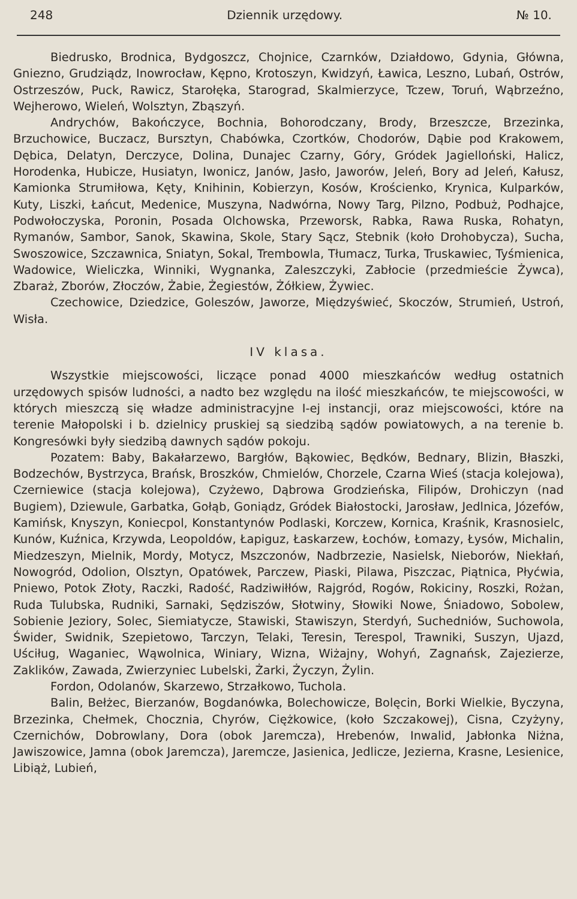248 Dziennik urzędowy. № 10.
Biedrusko, Brodnica, Bydgoszcz, Chojnice, Czarnków, Działdowo, Gdynia, Główna, Gniezno, Grudziądz, Inowrocław, Kępno, Krotoszyn, Kwidzyń, Ławica, Leszno, Lubań, Ostrów, Ostrzeszów, Puck, Rawicz, Starołęka, Starograd, Skalmierzyce, Tczew, Toruń, Wąbrzeźno, Wejherowo, Wieleń, Wolsztyn, Zbąszyń.
Andrychów, Bakończyce, Bochnia, Bohorodczany, Brody, Brzeszcze, Brzezinka, Brzuchowice, Buczacz, Bursztyn, Chabówka, Czortków, Chodorów, Dąbie pod Krakowem, Dębica, Delatyn, Derczyce, Dolina, Dunajec Czarny, Góry, Gródek Jagielloński, Halicz, Horodenka, Hubicze, Husiatyn, Iwonicz, Janów, Jasło, Jaworów, Jeleń, Bory ad Jeleń, Kałusz, Kamionka Strumiłowa, Kęty, Knihinin, Kobierzyn, Kosów, Krościenko, Krynica, Kulparków, Kuty, Liszki, Łańcut, Medenice, Muszyna, Nadwórna, Nowy Targ, Pilzno, Podbuż, Podhajce, Podwołoczyska, Poronin, Posada Olchowska, Przeworsk, Rabka, Rawa Ruska, Rohatyn, Rymanów, Sambor, Sanok, Skawina, Skole, Stary Sącz, Stebnik (koło Drohobycza), Sucha, Swoszowice, Szczawnica, Sniatyn, Sokal, Trembowla, Tłumacz, Turka, Truskawiec, Tyśmienica, Wadowice, Wieliczka, Winniki, Wygnanka, Zaleszczyki, Zabłocie (przedmieście Żywca), Zbaraż, Zborów, Złoczów, Żabie, Żegiestów, Żółkiew, Żywiec.
Czechowice, Dziedzice, Goleszów, Jaworze, Międzyświeć, Skoczów, Strumień, Ustroń, Wisła.
IV klasa.
Wszystkie miejscowości, liczące ponad 4000 mieszkańców według ostatnich urzędowych spisów ludności, a nadto bez względu na ilość mieszkańców, te miejscowości, w których mieszczą się władze administracyjne I-ej instancji, oraz miejscowości, które na terenie Małopolski i b. dzielnicy pruskiej są siedzibą sądów powiatowych, a na terenie b. Kongresówki były siedzibą dawnych sądów pokoju.
Pozatem: Baby, Bakałarzewo, Bargłów, Bąkowiec, Będków, Bednary, Blizin, Błaszki, Bodzechów, Bystrzyca, Brańsk, Broszków, Chmielów, Chorzele, Czarna Wieś (stacja kolejowa), Czerniewice (stacja kolejowa), Czyżewo, Dąbrowa Grodzieńska, Filipów, Drohiczyn (nad Bugiem), Dziewule, Garbatka, Gołąb, Goniądz, Gródek Białostocki, Jarosław, Jedlnica, Józefów, Kamińsk, Knyszyn, Koniecpol, Konstantynów Podlaski, Korczew, Kornica, Kraśnik, Krasnosielc, Kunów, Kuźnica, Krzywda, Leopoldów, Łapiguz, Łaskarzew, Łochów, Łomazy, Łysów, Michalin, Miedzeszyn, Mielnik, Mordy, Motycz, Mszczonów, Nadbrzezie, Nasielsk, Nieborów, Niekłań, Nowogród, Odolion, Olsztyn, Opatówek, Parczew, Piaski, Pilawa, Piszczac, Piątnica, Płyćwia, Pniewo, Potok Złoty, Raczki, Radość, Radziwiłłów, Rajgród, Rogów, Rokiciny, Roszki, Rożan, Ruda Tulubska, Rudniki, Sarnaki, Sędziszów, Słotwiny, Słowiki Nowe, Śniadowo, Sobolew, Sobienie Jeziory, Solec, Siemiatycze, Stawiski, Stawiszyn, Sterdyń, Suchedniów, Suchowola, Świder, Swidnik, Szepietowo, Tarczyn, Telaki, Teresin, Terespol, Trawniki, Suszyn, Ujazd, Uściług, Waganiec, Wąwolnica, Winiary, Wizna, Wiżajny, Wohyń, Zagnańsk, Zajezierze, Zaklików, Zawada, Zwierzyniec Lubelski, Żarki, Życzyn, Żylin.
Fordon, Odolanów, Skarzewo, Strzałkowo, Tuchola.
Balin, Bełżec, Bierzanów, Bogdanówka, Bolechowicze, Bolęcin, Borki Wielkie, Byczyna, Brzezinka, Chełmek, Chocznia, Chyrów, Ciężkowice, (koło Szczakowej), Cisna, Czyżyny, Czernichów, Dobrowlany, Dora (obok Jaremcza), Hrebenów, Inwalid, Jabłonka Niżna, Jawiszowice, Jamna (obok Jaremcza), Jaremcze, Jasienica, Jedlicze, Jezierna, Krasne, Lesienice, Libiąż, Lubień,